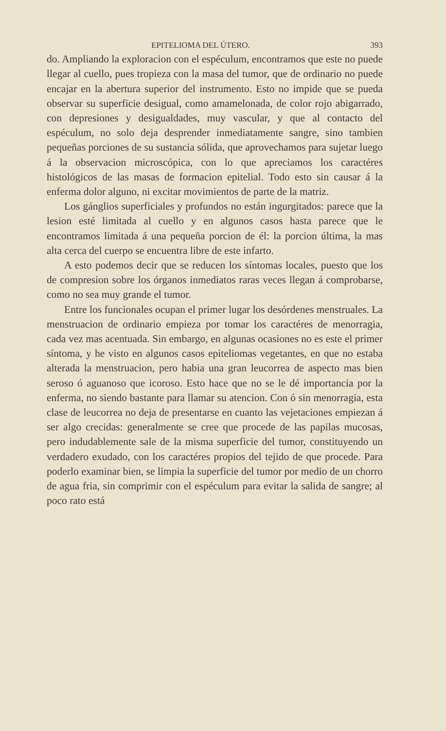EPITELIOMA DEL ÚTERO. 393
do. Ampliando la exploracion con el espéculum, encontramos que este no puede llegar al cuello, pues tropieza con la masa del tumor, que de ordinario no puede encajar en la abertura superior del instrumento. Esto no impide que se pueda observar su superficie desigual, como amamelonada, de color rojo abigarrado, con depresiones y desigualdades, muy vascular, y que al contacto del espéculum, no solo deja desprender inmediatamente sangre, sino tambien pequeñas porciones de su sustancia sólida, que aprovechamos para sujetar luego á la observacion microscópica, con lo que apreciamos los caractéres histológicos de las masas de formacion epitelial. Todo esto sin causar á la enferma dolor alguno, ni excitar movimientos de parte de la matriz.
Los gánglios superficiales y profundos no están ingurgitados: parece que la lesion esté limitada al cuello y en algunos casos hasta parece que le encontramos limitada á una pequeña porcion de él: la porcion última, la mas alta cerca del cuerpo se encuentra libre de este infarto.
A esto podemos decir que se reducen los síntomas locales, puesto que los de compresion sobre los órganos inmediatos raras veces llegan á comprobarse, como no sea muy grande el tumor.
Entre los funcionales ocupan el primer lugar los desórdenes menstruales. La menstruacion de ordinario empieza por tomar los caractéres de menorragia, cada vez mas acentuada. Sin embargo, en algunas ocasiones no es este el primer síntoma, y he visto en algunos casos epiteliomas vegetantes, en que no estaba alterada la menstruacion, pero habia una gran leucorrea de aspecto mas bien seroso ó aguanoso que icoroso. Esto hace que no se le dé importancia por la enferma, no siendo bastante para llamar su atencion. Con ó sin menorragia, esta clase de leucorrea no deja de presentarse en cuanto las vejetaciones empiezan á ser algo crecidas: generalmente se cree que procede de las papilas mucosas, pero indudablemente sale de la misma superficie del tumor, constituyendo un verdadero exudado, con los caractéres propios del tejido de que procede. Para poderlo examinar bien, se limpia la superficie del tumor por medio de un chorro de agua fria, sin comprimir con el espéculum para evitar la salida de sangre; al poco rato está